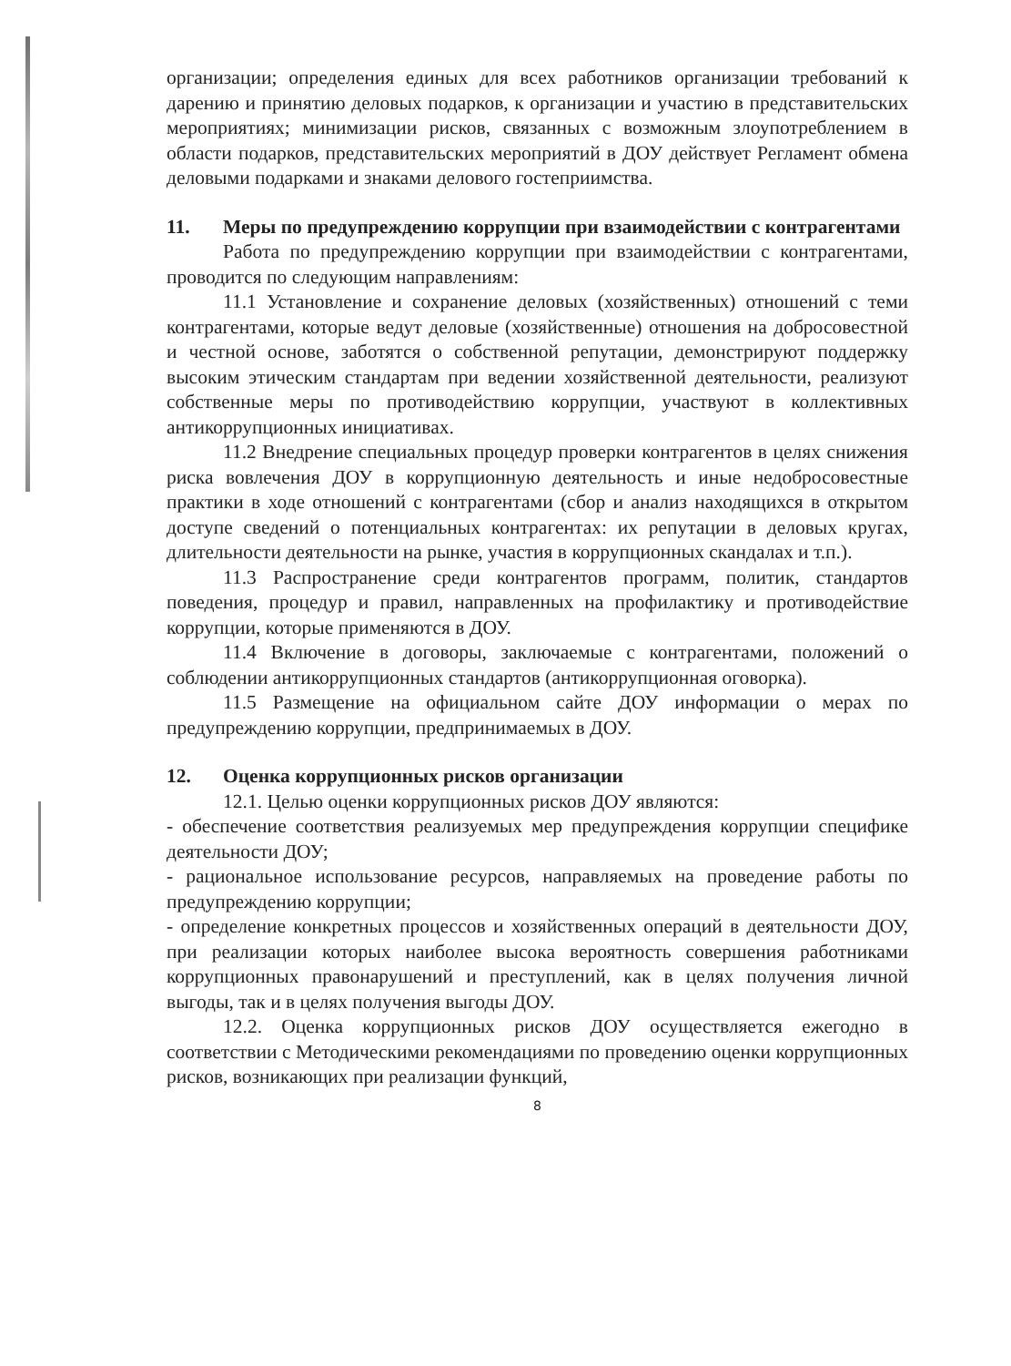организации; определения единых для всех работников организации требований к дарению и принятию деловых подарков, к организации и участию в представительских мероприятиях; минимизации рисков, связанных с возможным злоупотреблением в области подарков, представительских мероприятий в ДОУ действует Регламент обмена деловыми подарками и знаками делового гостеприимства.
11. Меры по предупреждению коррупции при взаимодействии с контрагентами
Работа по предупреждению коррупции при взаимодействии с контрагентами, проводится по следующим направлениям:
11.1 Установление и сохранение деловых (хозяйственных) отношений с теми контрагентами, которые ведут деловые (хозяйственные) отношения на добросовестной и честной основе, заботятся о собственной репутации, демонстрируют поддержку высоким этическим стандартам при ведении хозяйственной деятельности, реализуют собственные меры по противодействию коррупции, участвуют в коллективных антикоррупционных инициативах.
11.2 Внедрение специальных процедур проверки контрагентов в целях снижения риска вовлечения ДОУ в коррупционную деятельность и иные недобросовестные практики в ходе отношений с контрагентами (сбор и анализ находящихся в открытом доступе сведений о потенциальных контрагентах: их репутации в деловых кругах, длительности деятельности на рынке, участия в коррупционных скандалах и т.п.).
11.3 Распространение среди контрагентов программ, политик, стандартов поведения, процедур и правил, направленных на профилактику и противодействие коррупции, которые применяются в ДОУ.
11.4 Включение в договоры, заключаемые с контрагентами, положений о соблюдении антикоррупционных стандартов (антикоррупционная оговорка).
11.5 Размещение на официальном сайте ДОУ информации о мерах по предупреждению коррупции, предпринимаемых в ДОУ.
12. Оценка коррупционных рисков организации
12.1. Целью оценки коррупционных рисков ДОУ являются:
- обеспечение соответствия реализуемых мер предупреждения коррупции специфике деятельности ДОУ;
- рациональное использование ресурсов, направляемых на проведение работы по предупреждению коррупции;
- определение конкретных процессов и хозяйственных операций в деятельности ДОУ, при реализации которых наиболее высока вероятность совершения работниками коррупционных правонарушений и преступлений, как в целях получения личной выгоды, так и в целях получения выгоды ДОУ.
12.2. Оценка коррупционных рисков ДОУ осуществляется ежегодно в соответствии с Методическими рекомендациями по проведению оценки коррупционных рисков, возникающих при реализации функций,
8